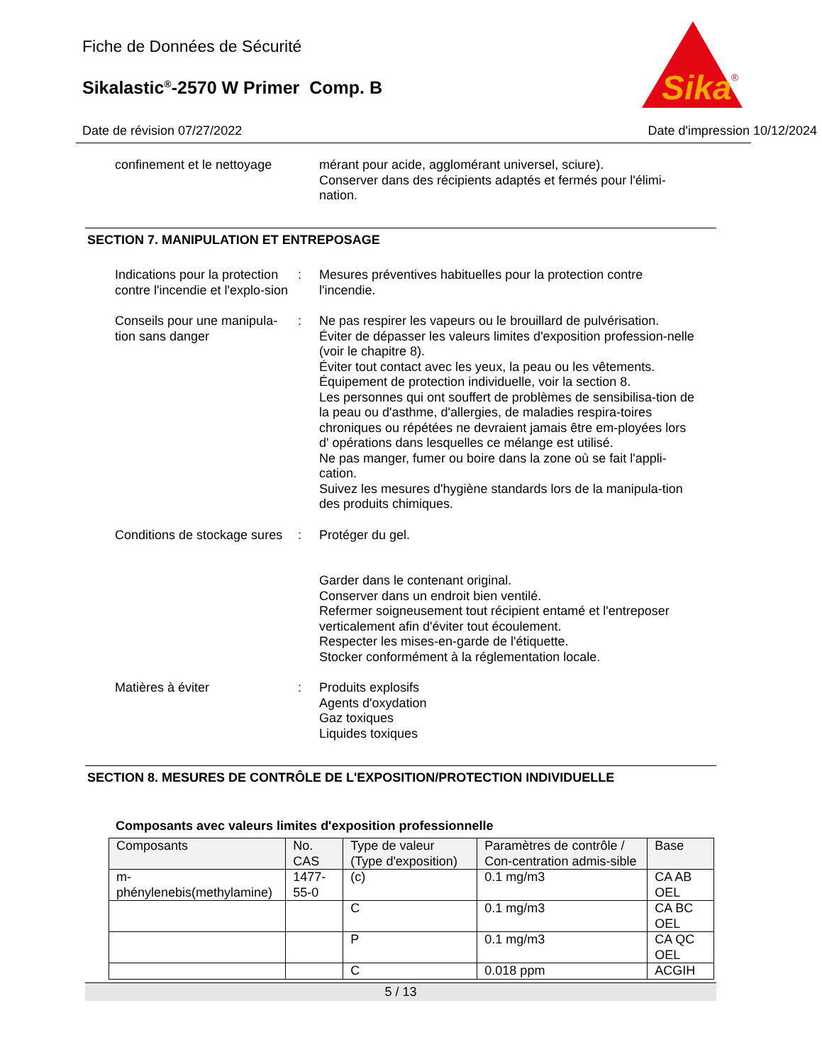Fiche de Données de Sécurité
Sikalastic<sup>®</sup>-2570 W Primer Comp. B
Sika
®
Date de révision 07/27/2022 Date d'impression 10/12/2024
confinement et le nettoyage
mérant pour acide, agglomérant universel, sciure).
Conserver dans des récipients adaptés et fermés pour l'élimi-nation.
SECTION 7. MANIPULATION ET ENTREPOSAGE
Indications pour la protection contre l'incendie et l'explo-sion
: Mesures préventives habituelles pour la protection contre l'incendie.
Conseils pour une manipula-tion sans danger
: Ne pas respirer les vapeurs ou le brouillard de pulvérisation.
Éviter de dépasser les valeurs limites d'exposition profession-nelle (voir le chapitre 8).
Éviter tout contact avec les yeux, la peau ou les vêtements.
Équipement de protection individuelle, voir la section 8.
Les personnes qui ont souffert de problèmes de sensibilisa-tion de la peau ou d'asthme, d'allergies, de maladies respira-toires chroniques ou répétées ne devraient jamais être em-ployées lors d' opérations dans lesquelles ce mélange est utilisé.
Ne pas manger, fumer ou boire dans la zone où se fait l'appli-cation.
Suivez les mesures d'hygiène standards lors de la manipula-tion des produits chimiques.
Conditions de stockage sures
: Protéger du gel.
Garder dans le contenant original.
Conserver dans un endroit bien ventilé.
Refermer soigneusement tout récipient entamé et l'entreposer verticalement afin d'éviter tout écoulement.
Respecter les mises-en-garde de l'étiquette.
Stocker conformément à la réglementation locale.
Matières à éviter : Produits explosifs
Agents d'oxydation
Gaz toxiques
Liquides toxiques
SECTION 8. MESURES DE CONTRÔLE DE L'EXPOSITION/PROTECTION INDIVIDUELLE
Composants avec valeurs limites d'exposition professionnelle
| Composants | No. CAS | Type de valeur (Type d'exposition) | Paramètres de contrôle / Con-centration admis-sible | Base |
| --- | --- | --- | --- | --- |
| m-phénylenebis(methylamine) | 1477-55-0 | (c) | 0.1 mg/m3 | CA AB OEL |
| | | C | 0.1 mg/m3 | CA BC OEL |
| | | P | 0.1 mg/m3 | CA QC OEL |
| | | C | 0.018 ppm | ACGIH |
5 / 13